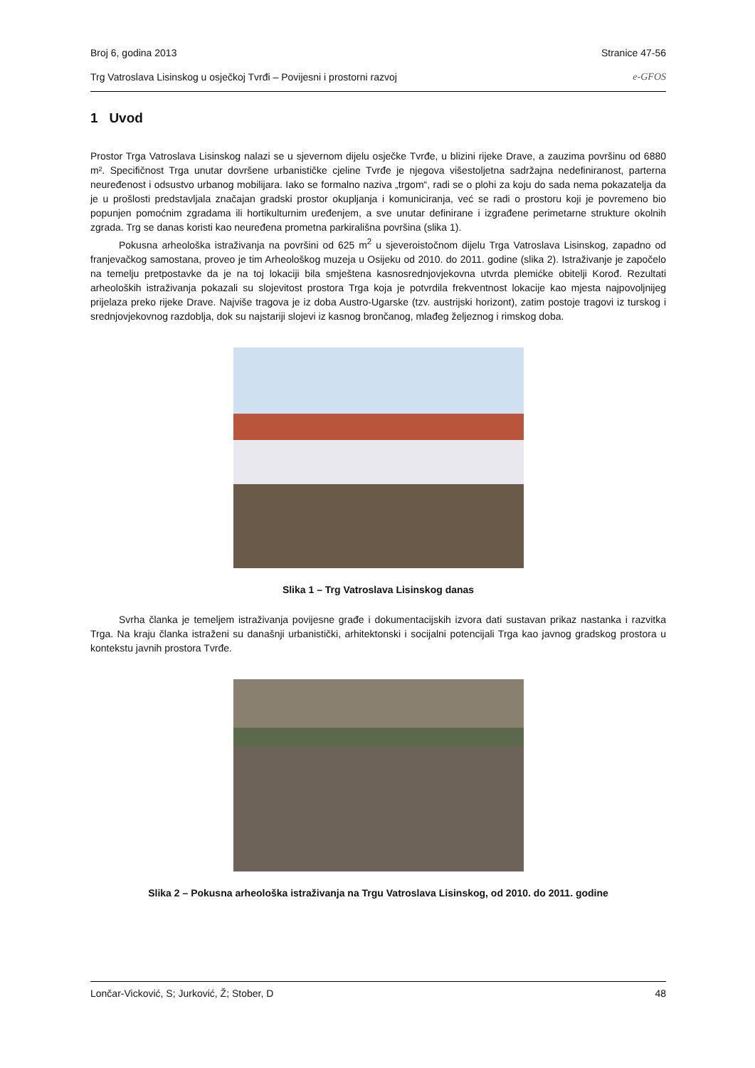Broj 6, godina 2013 Stranice 47-56
Trg Vatroslava Lisinskog u osječkoj Tvrđi – Povijesni i prostorni razvoj e-GFOS
1 Uvod
Prostor Trga Vatroslava Lisinskog nalazi se u sjevernom dijelu osječke Tvrđe, u blizini rijeke Drave, a zauzima površinu od 6880 m². Specifičnost Trga unutar dovršene urbanističke cjeline Tvrđe je njegova višestoljetna sadržajna nedefiniranost, parterna neuređenost i odsustvo urbanog mobilijara. Iako se formalno naziva „trgom“, radi se o plohi za koju do sada nema pokazatelja da je u prošlosti predstavljala značajan gradski prostor okupljanja i komuniciranja, već se radi o prostoru koji je povremeno bio popunjen pomoćnim zgradama ili hortikulturnim uređenjem, a sve unutar definirane i izgrađene perimetarne strukture okolnih zgrada. Trg se danas koristi kao neuređena prometna parkirališna površina (slika 1).
Pokusna arheološka istraživanja na površini od 625 m<sup>2</sup> u sjeveroistočnom dijelu Trga Vatroslava Lisinskog, zapadno od franjevačkog samostana, proveo je tim Arheološkog muzeja u Osijeku od 2010. do 2011. godine (slika 2). Istraživanje je započelo na temelju pretpostavke da je na toj lokaciji bila smještena kasnosrednjovjekovna utvrda plemićke obitelji Korođ. Rezultati arheoloških istraživanja pokazali su slojevitost prostora Trga koja je potvrdila frekventnost lokacije kao mjesta najpovoljnijeg prijelaza preko rijeke Drave. Najviše tragova je iz doba Austro-Ugarske (tzv. austrijski horizont), zatim postoje tragovi iz turskog i srednjovjekovnog razdoblja, dok su najstariji slojevi iz kasnog brončanog, mlađeg željeznog i rimskog doba.
Slika 1 – Trg Vatroslava Lisinskog danas
Svrha članka je temeljem istraživanja povijesne građe i dokumentacijskih izvora dati sustavan prikaz nastanka i razvitka Trga. Na kraju članka istraženi su današnji urbanistički, arhitektonski i socijalni potencijali Trga kao javnog gradskog prostora u kontekstu javnih prostora Tvrđe.
Slika 2 – Pokusna arheološka istraživanja na Trgu Vatroslava Lisinskog, od 2010. do 2011. godine
Lončar-Vicković, S; Jurković, Ž; Stober, D 48